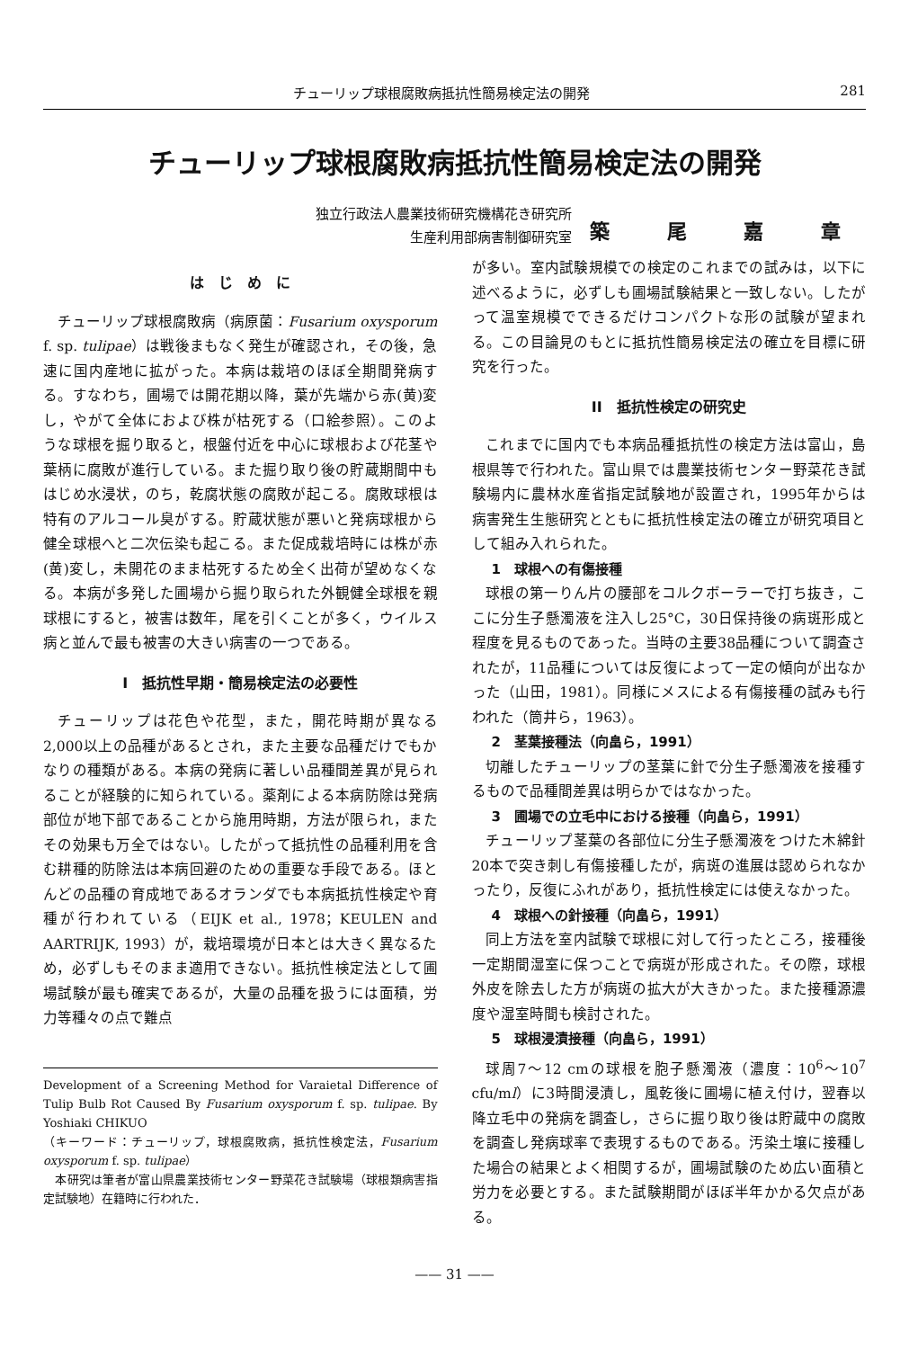チューリップ球根腐敗病抵抗性簡易検定法の開発 281
チューリップ球根腐敗病抵抗性簡易検定法の開発
独立行政法人農業技術研究機構花き研究所
生産利用部病害制御研究室
築 尾 嘉 章
は　じ　め　に
チューリップ球根腐敗病（病原菌：Fusarium oxysporum f. sp. tulipae）は戦後まもなく発生が確認され，その後，急速に国内産地に拡がった。本病は栽培のほぼ全期間発病する。すなわち，圃場では開花期以降，葉が先端から赤(黄)変し，やがて全体におよび株が枯死する（口絵参照）。このような球根を掘り取ると，根盤付近を中心に球根および花茎や葉柄に腐敗が進行している。また掘り取り後の貯蔵期間中もはじめ水浸状，のち，乾腐状態の腐敗が起こる。腐敗球根は特有のアルコール臭がする。貯蔵状態が悪いと発病球根から健全球根へと二次伝染も起こる。また促成栽培時には株が赤(黄)変し，未開花のまま枯死するため全く出荷が望めなくなる。本病が多発した圃場から掘り取られた外観健全球根を親球根にすると，被害は数年，尾を引くことが多く，ウイルス病と並んで最も被害の大きい病害の一つである。
I　抵抗性早期・簡易検定法の必要性
チューリップは花色や花型，また，開花時期が異なる2,000以上の品種があるとされ，また主要な品種だけでもかなりの種類がある。本病の発病に著しい品種間差異が見られることが経験的に知られている。薬剤による本病防除は発病部位が地下部であることから施用時期，方法が限られ，またその効果も万全ではない。したがって抵抗性の品種利用を含む耕種的防除法は本病回避のための重要な手段である。ほとんどの品種の育成地であるオランダでも本病抵抗性検定や育種が行われている（EIJK et al., 1978；KEULEN and AARTRIJK, 1993）が，栽培環境が日本とは大きく異なるため，必ずしもそのまま適用できない。抵抗性検定法として圃場試験が最も確実であるが，大量の品種を扱うには面積，労力等種々の点で難点
Development of a Screening Method for Varaietal Difference of Tulip Bulb Rot Caused By Fusarium oxysporum f. sp. tulipae. By Yoshiaki CHIKUO
（キーワード：チューリップ，球根腐敗病，抵抗性検定法，Fusarium oxysporum f. sp. tulipae）
　本研究は筆者が富山県農業技術センター野菜花き試験場（球根類病害指定試験地）在籍時に行われた．
が多い。室内試験規模での検定のこれまでの試みは，以下に述べるように，必ずしも圃場試験結果と一致しない。したがって温室規模でできるだけコンパクトな形の試験が望まれる。この目論見のもとに抵抗性簡易検定法の確立を目標に研究を行った。
II　抵抗性検定の研究史
これまでに国内でも本病品種抵抗性の検定方法は富山，島根県等で行われた。富山県では農業技術センター野菜花き試験場内に農林水産省指定試験地が設置され，1995年からは病害発生生態研究とともに抵抗性検定法の確立が研究項目として組み入れられた。
1　球根への有傷接種
球根の第一りん片の腰部をコルクボーラーで打ち抜き，ここに分生子懸濁液を注入し25°C，30日保持後の病斑形成と程度を見るものであった。当時の主要38品種について調査されたが，11品種については反復によって一定の傾向が出なかった（山田，1981）。同様にメスによる有傷接種の試みも行われた（筒井ら，1963）。
2　茎葉接種法（向畠ら，1991）
切離したチューリップの茎葉に針で分生子懸濁液を接種するもので品種間差異は明らかではなかった。
3　圃場での立毛中における接種（向畠ら，1991）
チューリップ茎葉の各部位に分生子懸濁液をつけた木綿針20本で突き刺し有傷接種したが，病斑の進展は認められなかったり，反復にふれがあり，抵抗性検定には使えなかった。
4　球根への針接種（向畠ら，1991）
同上方法を室内試験で球根に対して行ったところ，接種後一定期間湿室に保つことで病斑が形成された。その際，球根外皮を除去した方が病斑の拡大が大きかった。また接種源濃度や湿室時間も検討された。
5　球根浸漬接種（向畠ら，1991）
球周7〜12 cmの球根を胞子懸濁液（濃度：10<sup>6</sup>〜10<sup>7</sup> cfu/ml）に3時間浸漬し，風乾後に圃場に植え付け，翌春以降立毛中の発病を調査し，さらに掘り取り後は貯蔵中の腐敗を調査し発病球率で表現するものである。汚染土壌に接種した場合の結果とよく相関するが，圃場試験のため広い面積と労力を必要とする。また試験期間がほぼ半年かかる欠点がある。
—— 31 ——